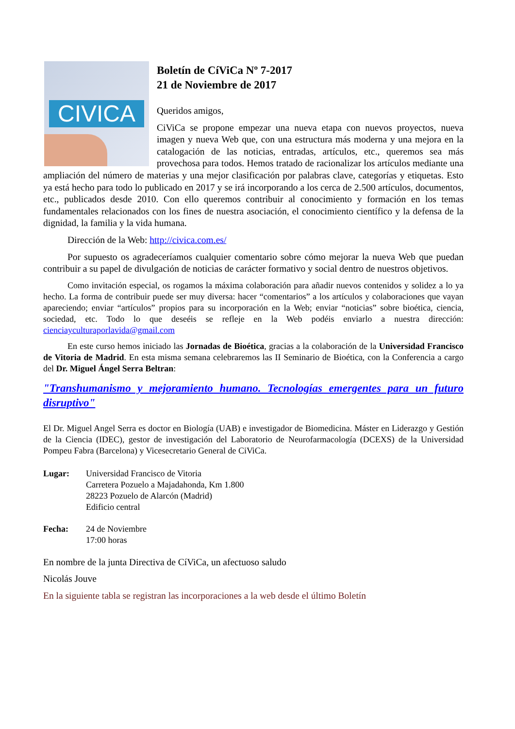CIVICA
Boletín de CíViCa Nº 7-2017
21 de Noviembre de 2017
Queridos amigos,
CiViCa se propone empezar una nueva etapa con nuevos proyectos, nueva imagen y nueva Web que, con una estructura más moderna y una mejora en la catalogación de las noticias, entradas, artículos, etc., queremos sea más provechosa para todos. Hemos tratado de racionalizar los artículos mediante una ampliación del número de materias y una mejor clasificación por palabras clave, categorías y etiquetas. Esto ya está hecho para todo lo publicado en 2017 y se irá incorporando a los cerca de 2.500 artículos, documentos, etc., publicados desde 2010. Con ello queremos contribuir al conocimiento y formación en los temas fundamentales relacionados con los fines de nuestra asociación, el conocimiento científico y la defensa de la dignidad, la familia y la vida humana.
Dirección de la Web: http://civica.com.es/
Por supuesto os agradeceríamos cualquier comentario sobre cómo mejorar la nueva Web que puedan contribuir a su papel de divulgación de noticias de carácter formativo y social dentro de nuestros objetivos.
Como invitación especial, os rogamos la máxima colaboración para añadir nuevos contenidos y solidez a lo ya hecho. La forma de contribuir puede ser muy diversa: hacer “comentarios” a los artículos y colaboraciones que vayan apareciendo; enviar “artículos” propios para su incorporación en la Web; enviar “noticias” sobre bioética, ciencia, sociedad, etc. Todo lo que deseéis se refleje en la Web podéis enviarlo a nuestra dirección: cienciayculturaporlavida@gmail.com
En este curso hemos iniciado las Jornadas de Bioética, gracias a la colaboración de la Universidad Francisco de Vitoria de Madrid. En esta misma semana celebraremos las II Seminario de Bioética, con la Conferencia a cargo del Dr. Miguel Ángel Serra Beltran:
"Transhumanismo y mejoramiento humano. Tecnologías emergentes para un futuro disruptivo"
El Dr. Miguel Angel Serra es doctor en Biología (UAB) e investigador de Biomedicina. Máster en Liderazgo y Gestión de la Ciencia (IDEC), gestor de investigación del Laboratorio de Neurofarmacología (DCEXS) de la Universidad Pompeu Fabra (Barcelona) y Vicesecretario General de CiViCa.
Lugar: Universidad Francisco de Vitoria
Carretera Pozuelo a Majadahonda, Km 1.800
28223 Pozuelo de Alarcón (Madrid)
Edificio central
Fecha: 24 de Noviembre
17:00 horas
En nombre de la junta Directiva de CíViCa, un afectuoso saludo
Nicolás Jouve
En la siguiente tabla se registran las incorporaciones a la web desde el último Boletín